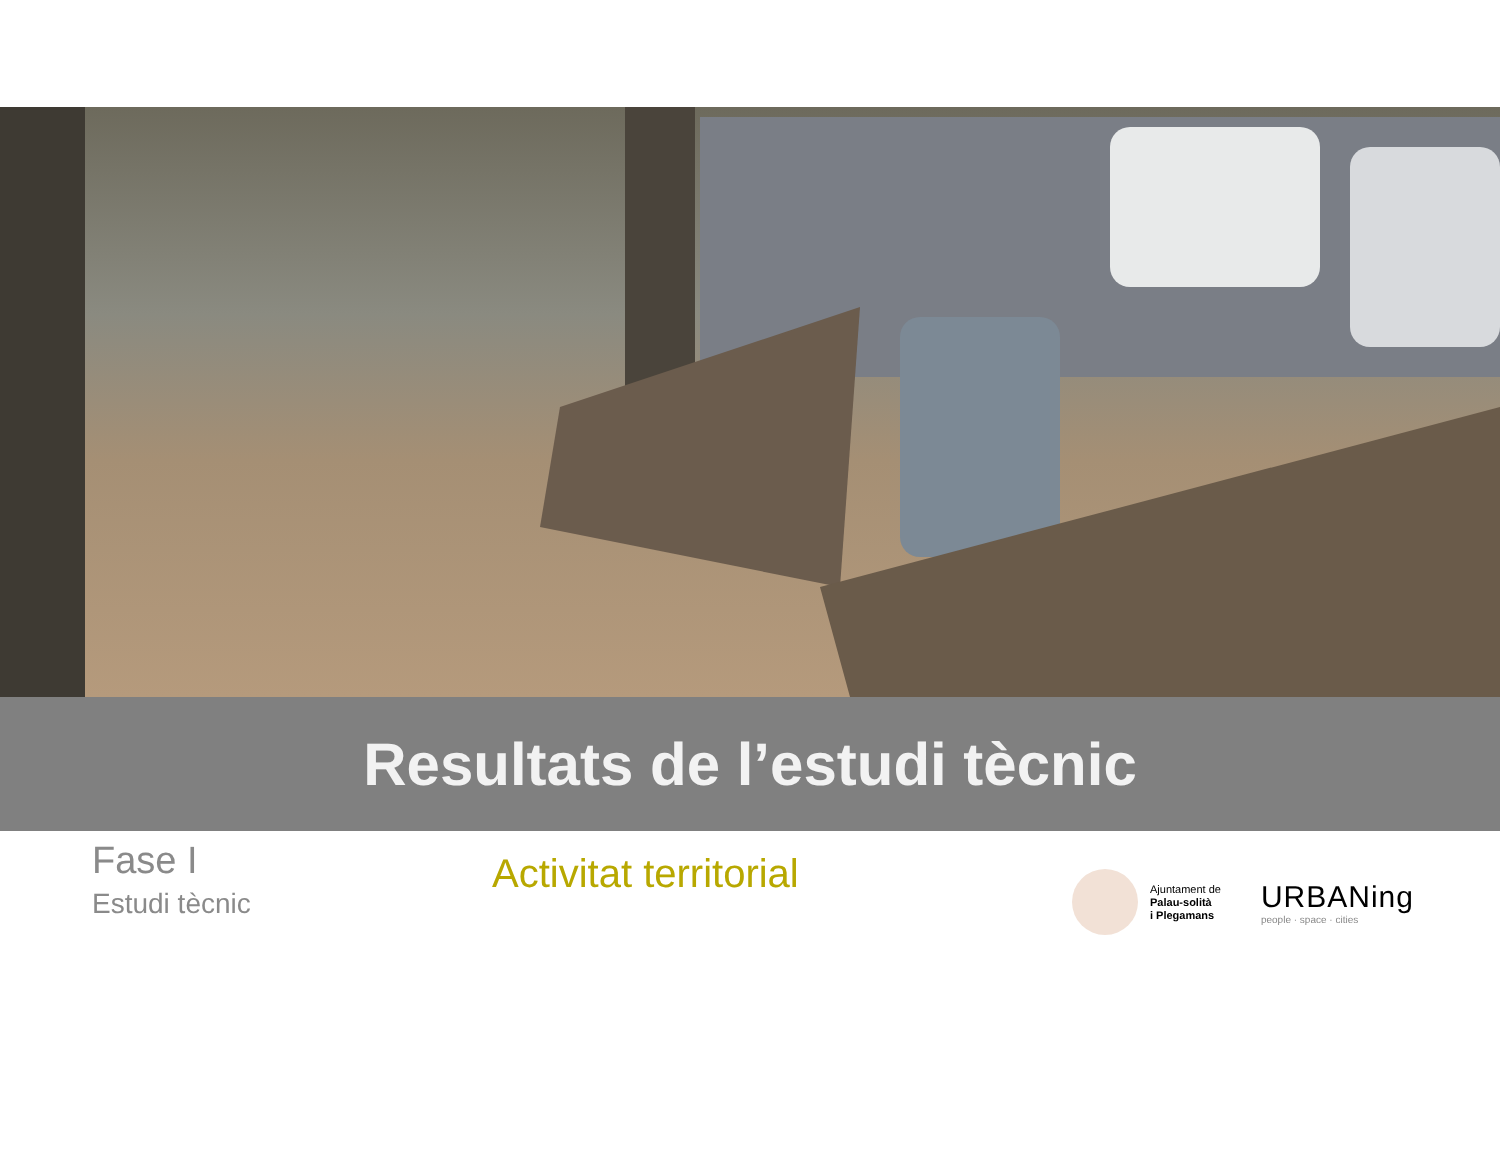Resultats de l’estudi tècnic
Fase I
Estudi tècnic
Activitat territorial
Ajuntament de
Palau-solità
i Plegamans
URBANing
people · space · cities